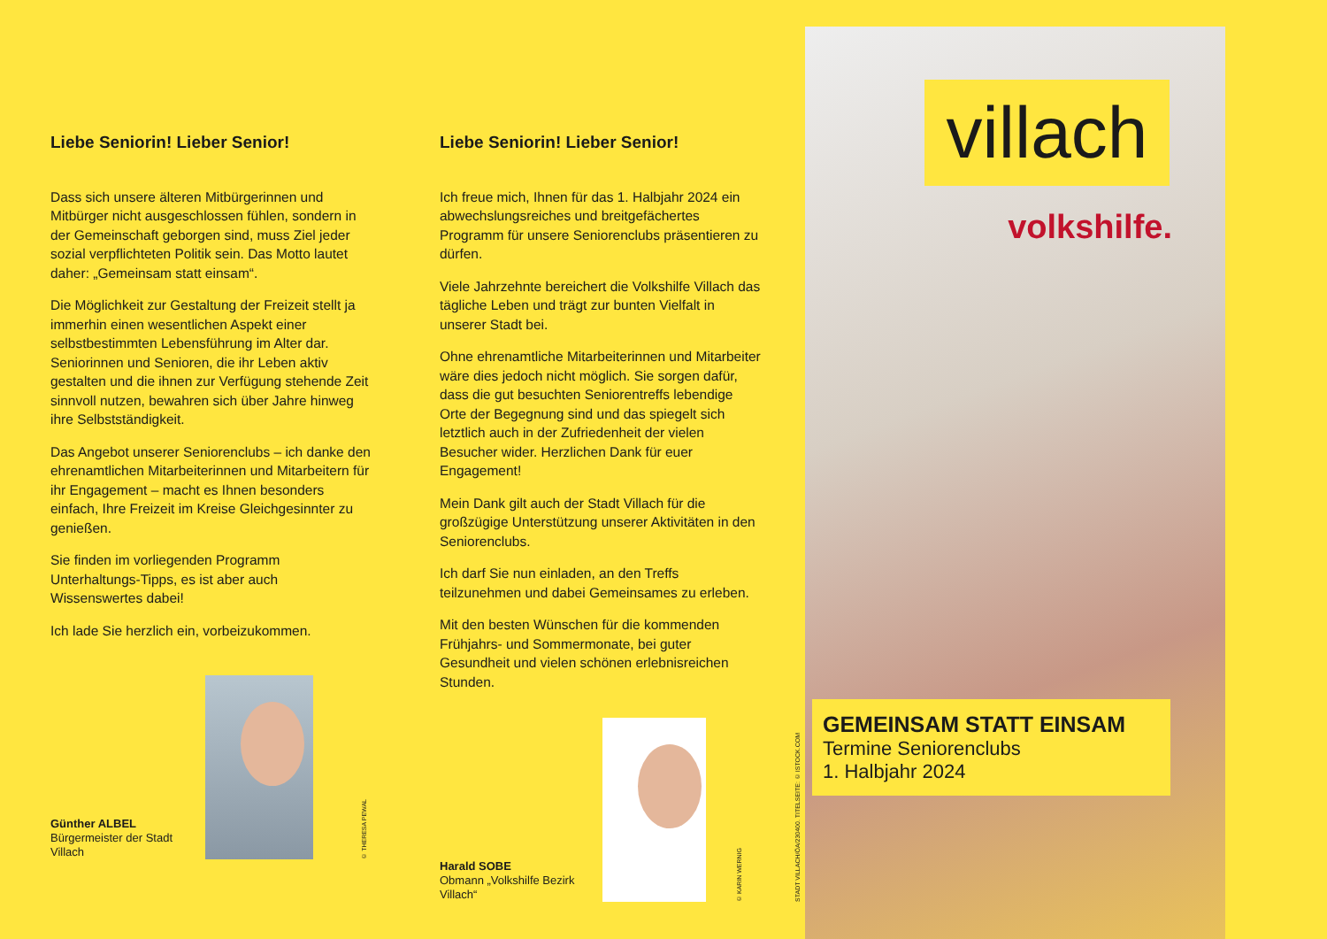Liebe Seniorin! Lieber Senior!
Dass sich unsere älteren Mitbürgerinnen und Mitbürger nicht ausgeschlossen fühlen, sondern in der Gemeinschaft geborgen sind, muss Ziel jeder sozial verpflichteten Politik sein. Das Motto lautet daher: „Gemeinsam statt einsam“.
Die Möglichkeit zur Gestaltung der Freizeit stellt ja immerhin einen wesentlichen Aspekt einer selbstbestimmten Lebensführung im Alter dar. Seniorinnen und Senioren, die ihr Leben aktiv gestalten und die ihnen zur Verfügung stehende Zeit sinnvoll nutzen, bewahren sich über Jahre hinweg ihre Selbstständigkeit.
Das Angebot unserer Seniorenclubs – ich danke den ehrenamtlichen Mitarbeiterinnen und Mitarbeitern für ihr Engagement – macht es Ihnen besonders einfach, Ihre Freizeit im Kreise Gleichgesinnter zu genießen.
Sie finden im vorliegenden Programm Unterhaltungs-Tipps, es ist aber auch Wissenswertes dabei!
Ich lade Sie herzlich ein, vorbeizukommen.
Günther ALBEL
Bürgermeister der Stadt Villach
© THERESA PEWAL
Liebe Seniorin! Lieber Senior!
Ich freue mich, Ihnen für das 1. Halbjahr 2024 ein abwechslungsreiches und breitgefächertes Programm für unsere Seniorenclubs präsentieren zu dürfen.
Viele Jahrzehnte bereichert die Volkshilfe Villach das tägliche Leben und trägt zur bunten Vielfalt in unserer Stadt bei.
Ohne ehrenamtliche Mitarbeiterinnen und Mitarbeiter wäre dies jedoch nicht möglich. Sie sorgen dafür, dass die gut besuchten Seniorentreffs lebendige Orte der Begegnung sind und das spiegelt sich letztlich auch in der Zufriedenheit der vielen Besucher wider. Herzlichen Dank für euer Engagement!
Mein Dank gilt auch der Stadt Villach für die großzügige Unterstützung unserer Aktivitäten in den Seniorenclubs.
Ich darf Sie nun einladen, an den Treffs teilzunehmen und dabei Gemeinsames zu erleben.
Mit den besten Wünschen für die kommenden Frühjahrs- und Sommermonate, bei guter Gesundheit und vielen schönen erlebnisreichen Stunden.
Harald SOBE
Obmann „Volkshilfe Bezirk Villach“
© KARIN WERNIG
STADT VILLACH/ÖA/230400. TITELSEITE: © ISTOCK.COM
villach
volkshilfe.
GEMEINSAM STATT EINSAM
Termine Seniorenclubs
1. Halbjahr 2024